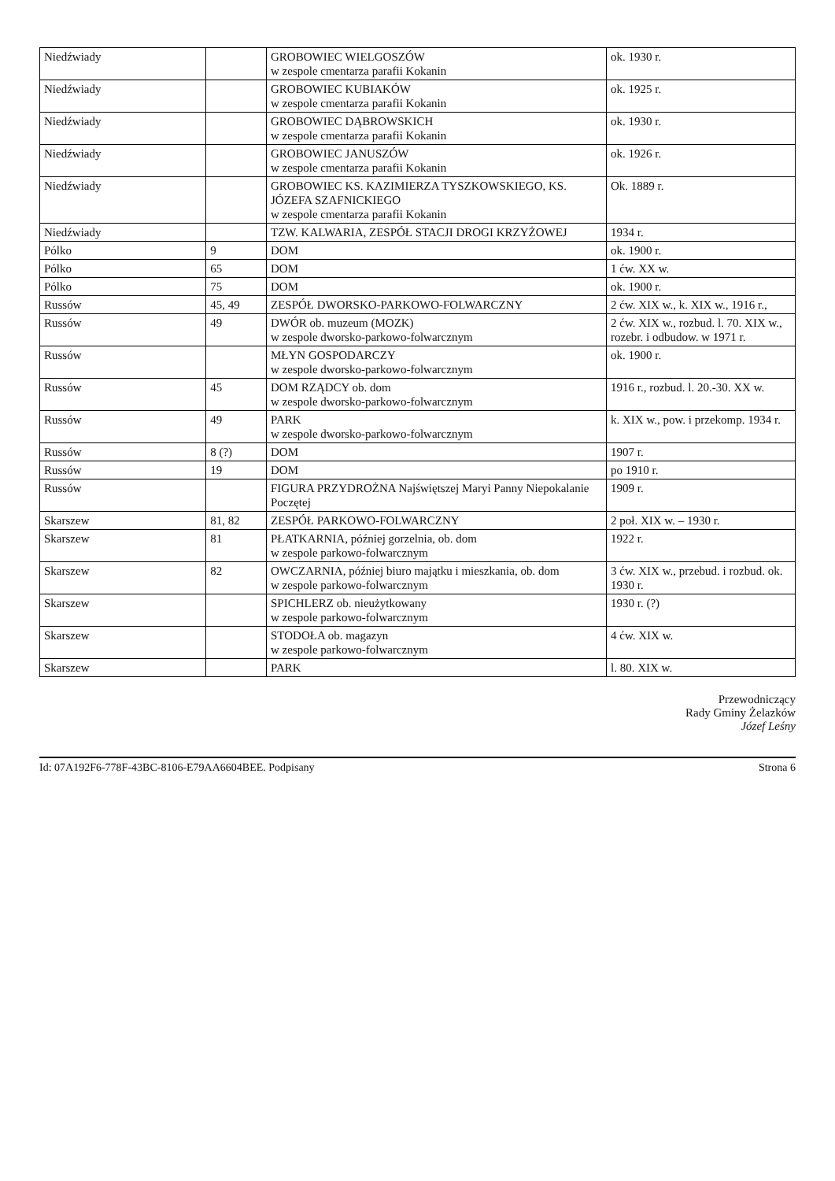| Niedźwiady | | GROBOWIEC WIELGOSZÓW w zespole cmentarza parafii Kokanin | ok. 1930 r. |
| Niedźwiady | | GROBOWIEC KUBIAKÓW w zespole cmentarza parafii Kokanin | ok. 1925 r. |
| Niedźwiady | | GROBOWIEC DĄBROWSKICH w zespole cmentarza parafii Kokanin | ok. 1930 r. |
| Niedźwiady | | GROBOWIEC JANUSZÓW w zespole cmentarza parafii Kokanin | ok. 1926 r. |
| Niedźwiady | | GROBOWIEC KS. KAZIMIERZA TYSZKOWSKIEGO, KS. JÓZEFA SZAFNICKIEGO w zespole cmentarza parafii Kokanin | Ok. 1889 r. |
| Niedźwiady | | TZW. KALWARIA, ZESPÓŁ STACJI DROGI KRZYŻOWEJ | 1934 r. |
| Pólko | 9 | DOM | ok. 1900 r. |
| Pólko | 65 | DOM | 1 ćw. XX w. |
| Pólko | 75 | DOM | ok. 1900 r. |
| Russów | 45, 49 | ZESPÓŁ DWORSKO-PARKOWO-FOLWARCZNY | 2 ćw. XIX w., k. XIX w., 1916 r., |
| Russów | 49 | DWÓR ob. muzeum (MOZK) w zespole dworsko-parkowo-folwarcznym | 2 ćw. XIX w., rozbud. l. 70. XIX w., rozebr. i odbudow. w 1971 r. |
| Russów | | MŁYN GOSPODARCZY w zespole dworsko-parkowo-folwarcznym | ok. 1900 r. |
| Russów | 45 | DOM RZĄDCY ob. dom w zespole dworsko-parkowo-folwarcznym | 1916 r., rozbud. l. 20.-30. XX w. |
| Russów | 49 | PARK w zespole dworsko-parkowo-folwarcznym | k. XIX w., pow. i przekomp. 1934 r. |
| Russów | 8 (?) | DOM | 1907 r. |
| Russów | 19 | DOM | po 1910 r. |
| Russów | | FIGURA PRZYDROŻNA Najświętszej Maryi Panny Niepokalanie Poczętej | 1909 r. |
| Skarszew | 81, 82 | ZESPÓŁ PARKOWO-FOLWARCZNY | 2 poł. XIX w. – 1930 r. |
| Skarszew | 81 | PŁATKARNIA, później gorzelnia, ob. dom w zespole parkowo-folwarcznym | 1922 r. |
| Skarszew | 82 | OWCZARNIA, później biuro majątku i mieszkania, ob. dom w zespole parkowo-folwarcznym | 3 ćw. XIX w., przebud. i rozbud. ok. 1930 r. |
| Skarszew | | SPICHLERZ ob. nieużytkowany w zespole parkowo-folwarcznym | 1930 r. (?) |
| Skarszew | | STODOŁA ob. magazyn w zespole parkowo-folwarcznym | 4 ćw. XIX w. |
| Skarszew | | PARK | l. 80. XIX w. |
Przewodniczący
Rady Gminy Żelazków
Józef Leśny
Id: 07A192F6-778F-43BC-8106-E79AA6604BEE. Podpisany Strona 6